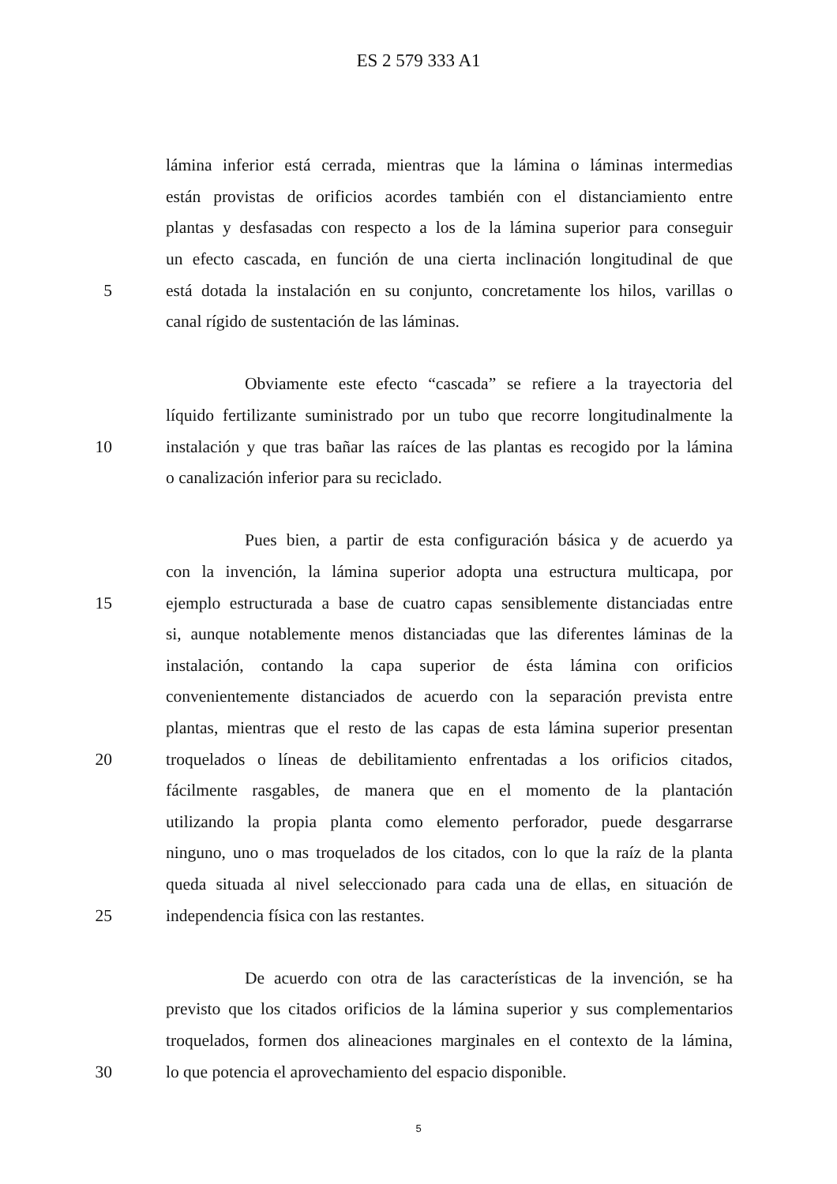ES 2 579 333 A1
lámina inferior está cerrada, mientras que la lámina o láminas intermedias
están provistas de orificios acordes también con el distanciamiento entre
plantas y desfasadas con respecto a los de la lámina superior para conseguir
un efecto cascada, en función de una cierta inclinación longitudinal de que
5 está dotada la instalación en su conjunto, concretamente los hilos, varillas o
canal rígido de sustentación de las láminas.
Obviamente este efecto “cascada” se refiere a la trayectoria del
líquido fertilizante suministrado por un tubo que recorre longitudinalmente la
10 instalación y que tras bañar las raíces de las plantas es recogido por la lámina
o canalización inferior para su reciclado.
Pues bien, a partir de esta configuración básica y de acuerdo ya
con la invención, la lámina superior adopta una estructura multicapa, por
15 ejemplo estructurada a base de cuatro capas sensiblemente distanciadas entre
si, aunque notablemente menos distanciadas que las diferentes láminas de la
instalación, contando la capa superior de ésta lámina con orificios
convenientemente distanciados de acuerdo con la separación prevista entre
plantas, mientras que el resto de las capas de esta lámina superior presentan
20 troquelados o líneas de debilitamiento enfrentadas a los orificios citados,
fácilmente rasgables, de manera que en el momento de la plantación
utilizando la propia planta como elemento perforador, puede desgarrarse
ninguno, uno o mas troquelados de los citados, con lo que la raíz de la planta
queda situada al nivel seleccionado para cada una de ellas, en situación de
25 independencia física con las restantes.
De acuerdo con otra de las características de la invención, se ha
previsto que los citados orificios de la lámina superior y sus complementarios
troquelados, formen dos alineaciones marginales en el contexto de la lámina,
30 lo que potencia el aprovechamiento del espacio disponible.
5